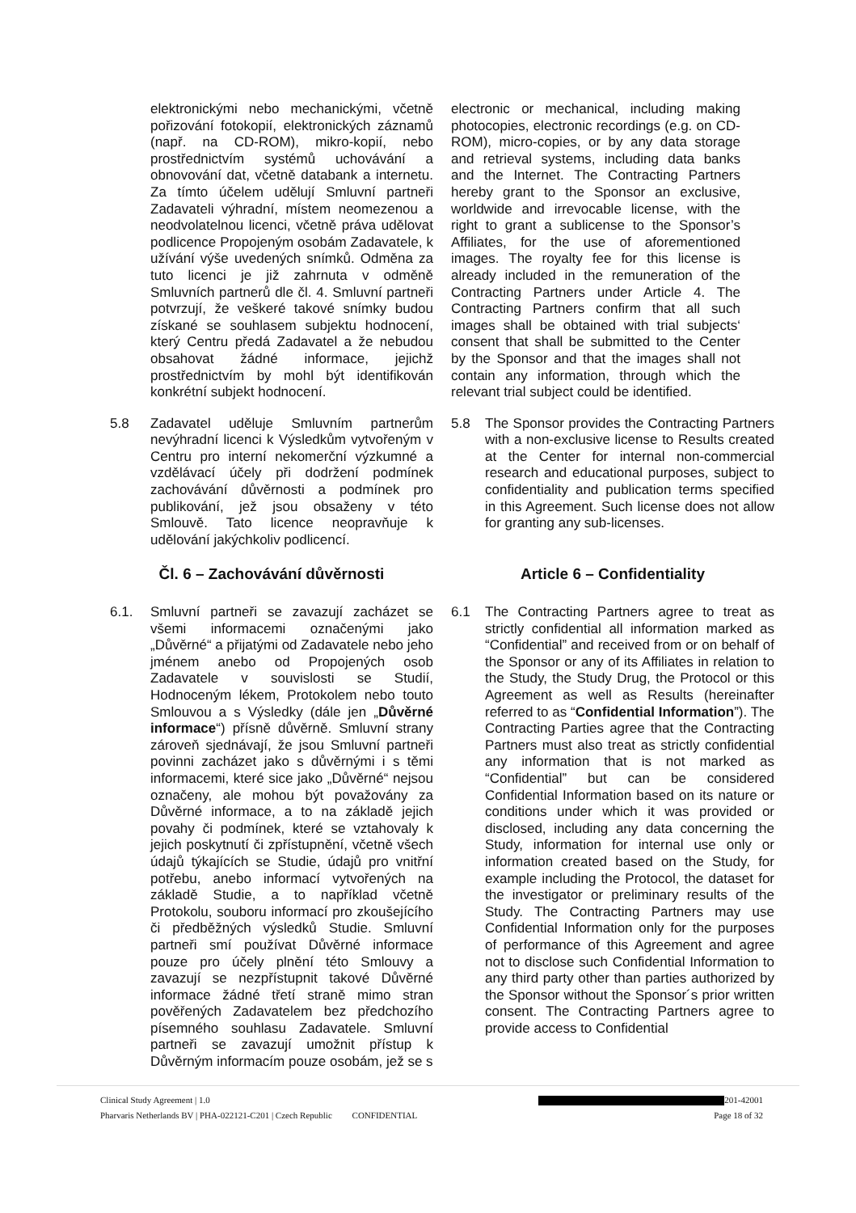elektronickými nebo mechanickými, včetně pořizování fotokopií, elektronických záznamů (např. na CD-ROM), mikro-kopií, nebo prostřednictvím systémů uchovávání a obnovování dat, včetně databank a internetu. Za tímto účelem udělují Smluvní partneři Zadavateli výhradní, místem neomezenou a neodvolatelnou licenci, včetně práva udělovat podlicence Propojeným osobám Zadavatele, k užívání výše uvedených snímků. Odměna za tuto licenci je již zahrnuta v odměně Smluvních partnerů dle čl. 4. Smluvní partneři potvrzují, že veškeré takové snímky budou získané se souhlasem subjektu hodnocení, který Centru předá Zadavatel a že nebudou obsahovat žádné informace, jejichž prostřednictvím by mohl být identifikován konkrétní subjekt hodnocení.
electronic or mechanical, including making photocopies, electronic recordings (e.g. on CD-ROM), micro-copies, or by any data storage and retrieval systems, including data banks and the Internet. The Contracting Partners hereby grant to the Sponsor an exclusive, worldwide and irrevocable license, with the right to grant a sublicense to the Sponsor’s Affiliates, for the use of aforementioned images. The royalty fee for this license is already included in the remuneration of the Contracting Partners under Article 4. The Contracting Partners confirm that all such images shall be obtained with trial subjects‘ consent that shall be submitted to the Center by the Sponsor and that the images shall not contain any information, through which the relevant trial subject could be identified.
5.8 Zadavatel uděluje Smluvním partnerům nevýhradní licenci k Výsledkům vytvořeným v Centru pro interní nekomerční výzkumné a vzdělávací účely při dodržení podmínek zachovávání důvěrnosti a podmínek pro publikování, jež jsou obsaženy v této Smlouvě. Tato licence neopravňuje k udělování jakýchkoliv podlicencí.
5.8 The Sponsor provides the Contracting Partners with a non-exclusive license to Results created at the Center for internal non-commercial research and educational purposes, subject to confidentiality and publication terms specified in this Agreement. Such license does not allow for granting any sub-licenses.
Čl. 6 – Zachovávání důvěrnosti Article 6 – Confidentiality
6.1. Smluvní partneři se zavazují zacházet se všemi informacemi označenými jako „Důvěrné“ a přijatými od Zadavatele nebo jeho jménem anebo od Propojených osob Zadavatele v souvislosti se Studií, Hodnoceným lékem, Protokolem nebo touto Smlouvou a s Výsledky (dále jen „Důvěrné informace“) přísně důvěrně. Smluvní strany zároveň sjednávají, že jsou Smluvní partneři povinni zacházet jako s důvěrnými i s těmi informacemi, které sice jako „Důvěrné“ nejsou označeny, ale mohou být považovány za Důvěrné informace, a to na základě jejich povahy či podmínek, které se vztahovaly k jejich poskytnutí či zpřístupnění, včetně všech údajů týkajících se Studie, údajů pro vnitřní potřebu, anebo informací vytvořených na základě Studie, a to například včetně Protokolu, souboru informací pro zkoušejícího či předběžných výsledků Studie. Smluvní partneři smí používat Důvěrné informace pouze pro účely plnění této Smlouvy a zavazují se nezpřístupnit takové Důvěrné informace žádné třetí straně mimo stran pověřených Zadavatelem bez předchozího písemného souhlasu Zadavatele. Smluvní partneři se zavazují umožnit přístup k Důvěrným informacím pouze osobám, jež se s
6.1 The Contracting Partners agree to treat as strictly confidential all information marked as “Confidential” and received from or on behalf of the Sponsor or any of its Affiliates in relation to the Study, the Study Drug, the Protocol or this Agreement as well as Results (hereinafter referred to as “Confidential Information”). The Contracting Parties agree that the Contracting Partners must also treat as strictly confidential any information that is not marked as “Confidential” but can be considered Confidential Information based on its nature or conditions under which it was provided or disclosed, including any data concerning the Study, information for internal use only or information created based on the Study, for example including the Protocol, the dataset for the investigator or preliminary results of the Study. The Contracting Partners may use Confidential Information only for the purposes of performance of this Agreement and agree not to disclose such Confidential Information to any third party other than parties authorized by the Sponsor without the Sponsor´s prior written consent. The Contracting Partners agree to provide access to Confidential
Clinical Study Agreement | 1.0 201-42001
Pharvaris Netherlands BV | PHA-022121-C201 | Czech Republic CONFIDENTIAL Page 18 of 32